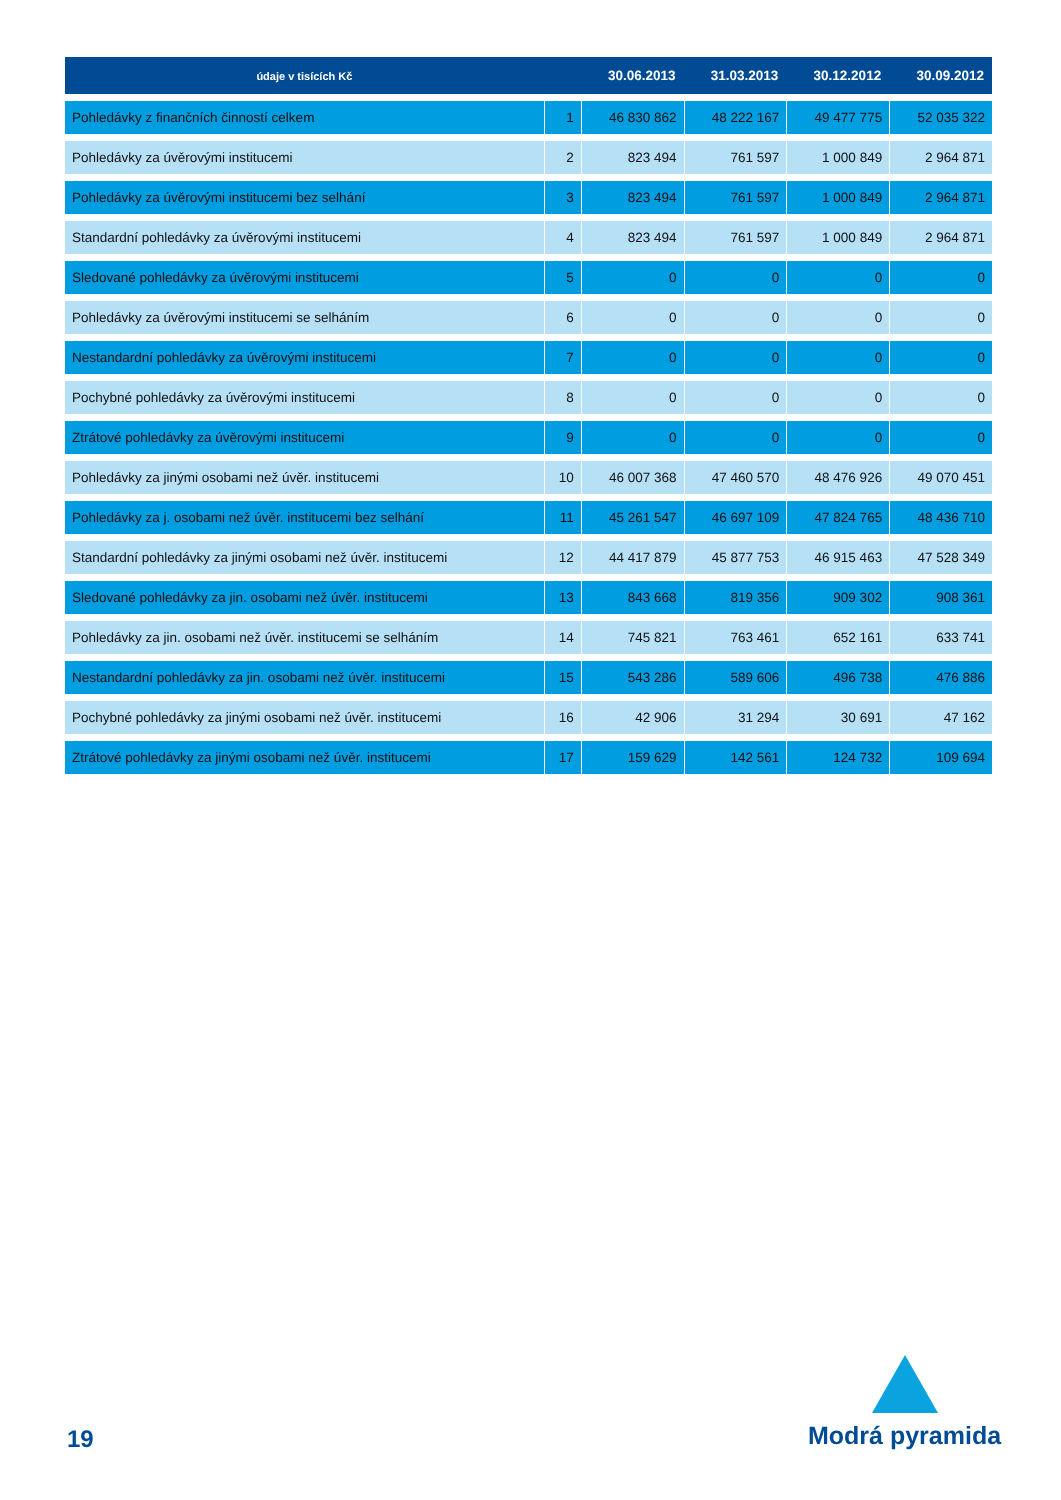| údaje v tisících Kč | | 30.06.2013 | 31.03.2013 | 30.12.2012 | 30.09.2012 |
| --- | --- | --- | --- | --- | --- |
| Pohledávky z finančních činností celkem | 1 | 46 830 862 | 48 222 167 | 49 477 775 | 52 035 322 |
| Pohledávky za úvěrovými institucemi | 2 | 823 494 | 761 597 | 1 000 849 | 2 964 871 |
| Pohledávky za úvěrovými institucemi bez selhání | 3 | 823 494 | 761 597 | 1 000 849 | 2 964 871 |
| Standardní pohledávky za úvěrovými institucemi | 4 | 823 494 | 761 597 | 1 000 849 | 2 964 871 |
| Sledované pohledávky za úvěrovými institucemi | 5 | 0 | 0 | 0 | 0 |
| Pohledávky za úvěrovými institucemi se selháním | 6 | 0 | 0 | 0 | 0 |
| Nestandardní pohledávky za úvěrovými institucemi | 7 | 0 | 0 | 0 | 0 |
| Pochybné pohledávky za úvěrovými institucemi | 8 | 0 | 0 | 0 | 0 |
| Ztrátové pohledávky za úvěrovými institucemi | 9 | 0 | 0 | 0 | 0 |
| Pohledávky za jinými osobami než úvěr. institucemi | 10 | 46 007 368 | 47 460 570 | 48 476 926 | 49 070 451 |
| Pohledávky za j. osobami než úvěr. institucemi bez selhání | 11 | 45 261 547 | 46 697 109 | 47 824 765 | 48 436 710 |
| Standardní pohledávky za jinými osobami než úvěr. institucemi | 12 | 44 417 879 | 45 877 753 | 46 915 463 | 47 528 349 |
| Sledované pohledávky za jin. osobami než úvěr. institucemi | 13 | 843 668 | 819 356 | 909 302 | 908 361 |
| Pohledávky za jin. osobami než úvěr. institucemi se selháním | 14 | 745 821 | 763 461 | 652 161 | 633 741 |
| Nestandardní pohledávky za jin. osobami než úvěr. institucemi | 15 | 543 286 | 589 606 | 496 738 | 476 886 |
| Pochybné pohledávky za jinými osobami než úvěr. institucemi | 16 | 42 906 | 31 294 | 30 691 | 47 162 |
| Ztrátové pohledávky za jinými osobami než úvěr. institucemi | 17 | 159 629 | 142 561 | 124 732 | 109 694 |
19
Modrá pyramida